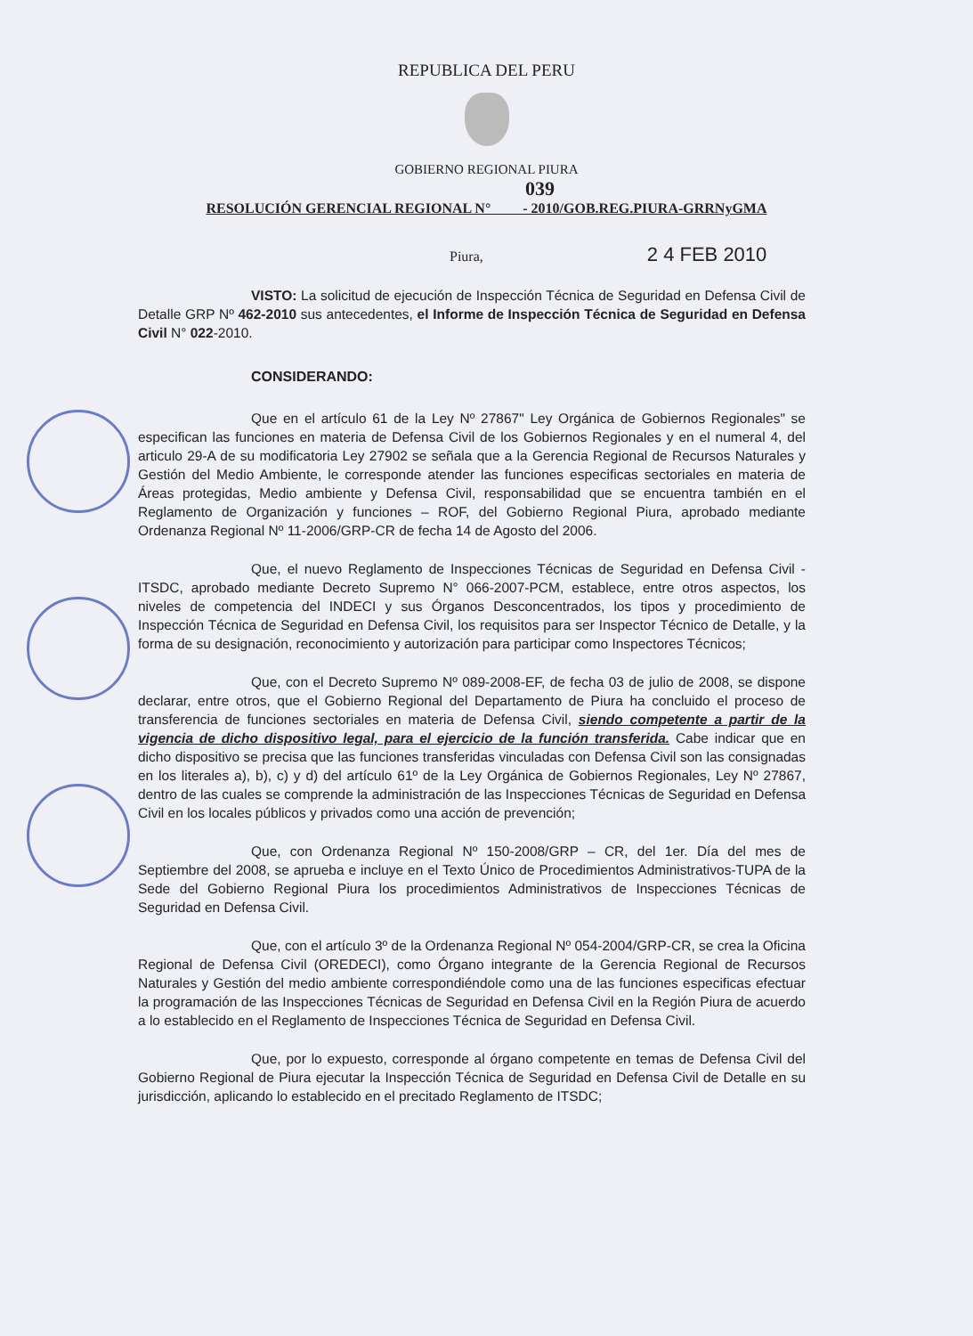REPUBLICA DEL PERU
GOBIERNO REGIONAL PIURA
039
RESOLUCIÓN GERENCIAL REGIONAL N° - 2010/GOB.REG.PIURA-GRRNyGMA
Piura, 2 4 FEB 2010
VISTO: La solicitud de ejecución de Inspección Técnica de Seguridad en Defensa Civil de Detalle GRP Nº 462-2010 sus antecedentes, el Informe de Inspección Técnica de Seguridad en Defensa Civil N° 022-2010.
CONSIDERANDO:
Que en el artículo 61 de la Ley Nº 27867" Ley Orgánica de Gobiernos Regionales" se especifican las funciones en materia de Defensa Civil de los Gobiernos Regionales y en el numeral 4, del articulo 29-A de su modificatoria Ley 27902 se señala que a la Gerencia Regional de Recursos Naturales y Gestión del Medio Ambiente, le corresponde atender las funciones especificas sectoriales en materia de Áreas protegidas, Medio ambiente y Defensa Civil, responsabilidad que se encuentra también en el Reglamento de Organización y funciones – ROF, del Gobierno Regional Piura, aprobado mediante Ordenanza Regional Nº 11-2006/GRP-CR de fecha 14 de Agosto del 2006.
Que, el nuevo Reglamento de Inspecciones Técnicas de Seguridad en Defensa Civil - ITSDC, aprobado mediante Decreto Supremo N° 066-2007-PCM, establece, entre otros aspectos, los niveles de competencia del INDECI y sus Órganos Desconcentrados, los tipos y procedimiento de Inspección Técnica de Seguridad en Defensa Civil, los requisitos para ser Inspector Técnico de Detalle, y la forma de su designación, reconocimiento y autorización para participar como Inspectores Técnicos;
Que, con el Decreto Supremo Nº 089-2008-EF, de fecha 03 de julio de 2008, se dispone declarar, entre otros, que el Gobierno Regional del Departamento de Piura ha concluido el proceso de transferencia de funciones sectoriales en materia de Defensa Civil, siendo competente a partir de la vigencia de dicho dispositivo legal, para el ejercicio de la función transferida. Cabe indicar que en dicho dispositivo se precisa que las funciones transferidas vinculadas con Defensa Civil son las consignadas en los literales a), b), c) y d) del artículo 61º de la Ley Orgánica de Gobiernos Regionales, Ley Nº 27867, dentro de las cuales se comprende la administración de las Inspecciones Técnicas de Seguridad en Defensa Civil en los locales públicos y privados como una acción de prevención;
Que, con Ordenanza Regional Nº 150-2008/GRP – CR, del 1er. Día del mes de Septiembre del 2008, se aprueba e incluye en el Texto Único de Procedimientos Administrativos-TUPA de la Sede del Gobierno Regional Piura los procedimientos Administrativos de Inspecciones Técnicas de Seguridad en Defensa Civil.
Que, con el artículo 3º de la Ordenanza Regional Nº 054-2004/GRP-CR, se crea la Oficina Regional de Defensa Civil (OREDECI), como Órgano integrante de la Gerencia Regional de Recursos Naturales y Gestión del medio ambiente correspondiéndole como una de las funciones especificas efectuar la programación de las Inspecciones Técnicas de Seguridad en Defensa Civil en la Región Piura de acuerdo a lo establecido en el Reglamento de Inspecciones Técnica de Seguridad en Defensa Civil.
Que, por lo expuesto, corresponde al órgano competente en temas de Defensa Civil del Gobierno Regional de Piura ejecutar la Inspección Técnica de Seguridad en Defensa Civil de Detalle en su jurisdicción, aplicando lo establecido en el precitado Reglamento de ITSDC;